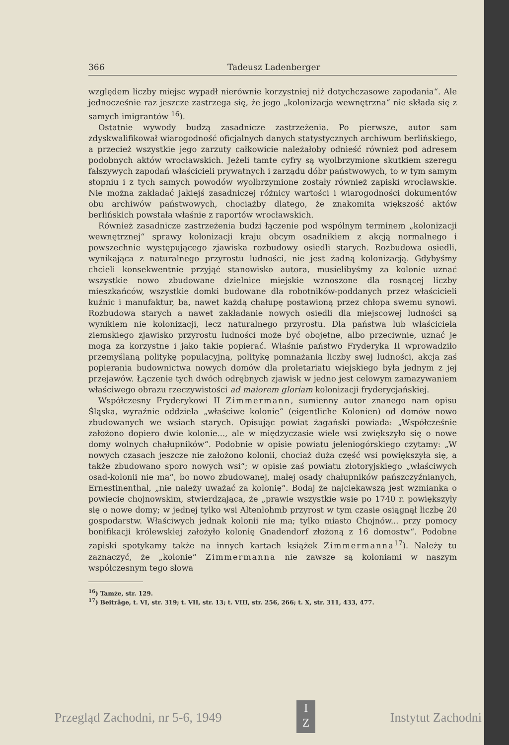366 Tadeusz Ladenberger
względem liczby miejsc wypadł nierównie korzystniej niż dotychczasowe zapodania“. Ale jednocześnie raz jeszcze zastrzega się, że jego „kolonizacja wewnętrzna“ nie składa się z samych imigrantów <sup>16</sup>).
Ostatnie wywody budzą zasadnicze zastrzeżenia. Po pierwsze, autor sam zdyskwalifikował wiarogodność oficjalnych danych statystycznych archiwum berlińskiego, a przecież wszystkie jego zarzuty całkowicie należałoby odnieść również pod adresem podobnych aktów wrocławskich. Jeżeli tamte cyfry są wyolbrzymione skutkiem szeregu fałszywych zapodań właścicieli prywatnych i zarządu dóbr państwowych, to w tym samym stopniu i z tych samych powodów wyolbrzymione zostały również zapiski wrocławskie. Nie można zakładać jakiejś zasadniczej różnicy wartości i wiarogodności dokumentów obu archiwów państwowych, chociażby dlatego, że znakomita większość aktów berlińskich powstała właśnie z raportów wrocławskich.
Również zasadnicze zastrzeżenia budzi łączenie pod wspólnym terminem „kolonizacji wewnętrznej“ sprawy kolonizacji kraju obcym osadnikiem z akcją normalnego i powszechnie występującego zjawiska rozbudowy osiedli starych. Rozbudowa osiedli, wynikająca z naturalnego przyrostu ludności, nie jest żadną kolonizacją. Gdybyśmy chcieli konsekwentnie przyjąć stanowisko autora, musielibyśmy za kolonie uznać wszystkie nowo zbudowane dzielnice miejskie wznoszone dla rosnącej liczby mieszkańców, wszystkie domki budowane dla robotników-poddanych przez właścicieli kuźnic i manufaktur, ba, nawet każdą chałupę postawioną przez chłopa swemu synowi. Rozbudowa starych a nawet zakładanie nowych osiedli dla miejscowej ludności są wynikiem nie kolonizacji, lecz naturalnego przyrostu. Dla państwa lub właściciela ziemskiego zjawisko przyrostu ludności może być obojętne, albo przeciwnie, uznać je mogą za korzystne i jako takie popierać. Właśnie państwo Fryderyka II wprowadziło przemyślaną politykę populacyjną, politykę pomnażania liczby swej ludności, akcja zaś popierania budownictwa nowych domów dla proletariatu wiejskiego była jednym z jej przejawów. Łączenie tych dwóch odrębnych zjawisk w jedno jest celowym zamazywaniem właściwego obrazu rzeczywistości ad maiorem gloriam kolonizacji fryderycjańskiej.
Współczesny Fryderykowi II Zimmermann, sumienny autor znanego nam opisu Śląska, wyraźnie oddziela „właściwe kolonie“ (eigentliche Kolonien) od domów nowo zbudowanych we wsiach starych. Opisując powiat żagański powiada: „Współcześnie założono dopiero dwie kolonie..., ale w międzyczasie wiele wsi zwiększyło się o nowe domy wolnych chałupników“. Podobnie w opisie powiatu jeleniogórskiego czytamy: „W nowych czasach jeszcze nie założono kolonii, chociaż duża część wsi powiększyła się, a także zbudowano sporo nowych wsi“; w opisie zaś powiatu złotoryjskiego „właściwych osad-kolonii nie ma“, bo nowo zbudowanej, małej osady chałupników pańszczyźnianych, Ernestinenthal, „nie należy uważać za kolonię“. Bodaj że najciekawszą jest wzmianka o powiecie chojnowskim, stwierdzająca, że „prawie wszystkie wsie po 1740 r. powiększyły się o nowe domy; w jednej tylko wsi Altenlohmb przyrost w tym czasie osiągnął liczbę 20 gospodarstw. Właściwych jednak kolonii nie ma; tylko miasto Chojnów... przy pomocy bonifikacji królewskiej założyło kolonię Gnadendorf złożoną z 16 domostw“. Podobne zapiski spotykamy także na innych kartach książek Zimmermanna<sup>17</sup>). Należy tu zaznaczyć, że „kolonie“ Zimmermanna nie zawsze są koloniami w naszym współczesnym tego słowa
<sup>16</sup>) Tamże, str. 129.
<sup>17</sup>) Beiträge, t. VI, str. 319; t. VII, str. 13; t. VIII, str. 256, 266; t. X, str. 311, 433, 477.
Przegląd Zachodni, nr 5-6, 1949 I
Z Instytut Zachodni